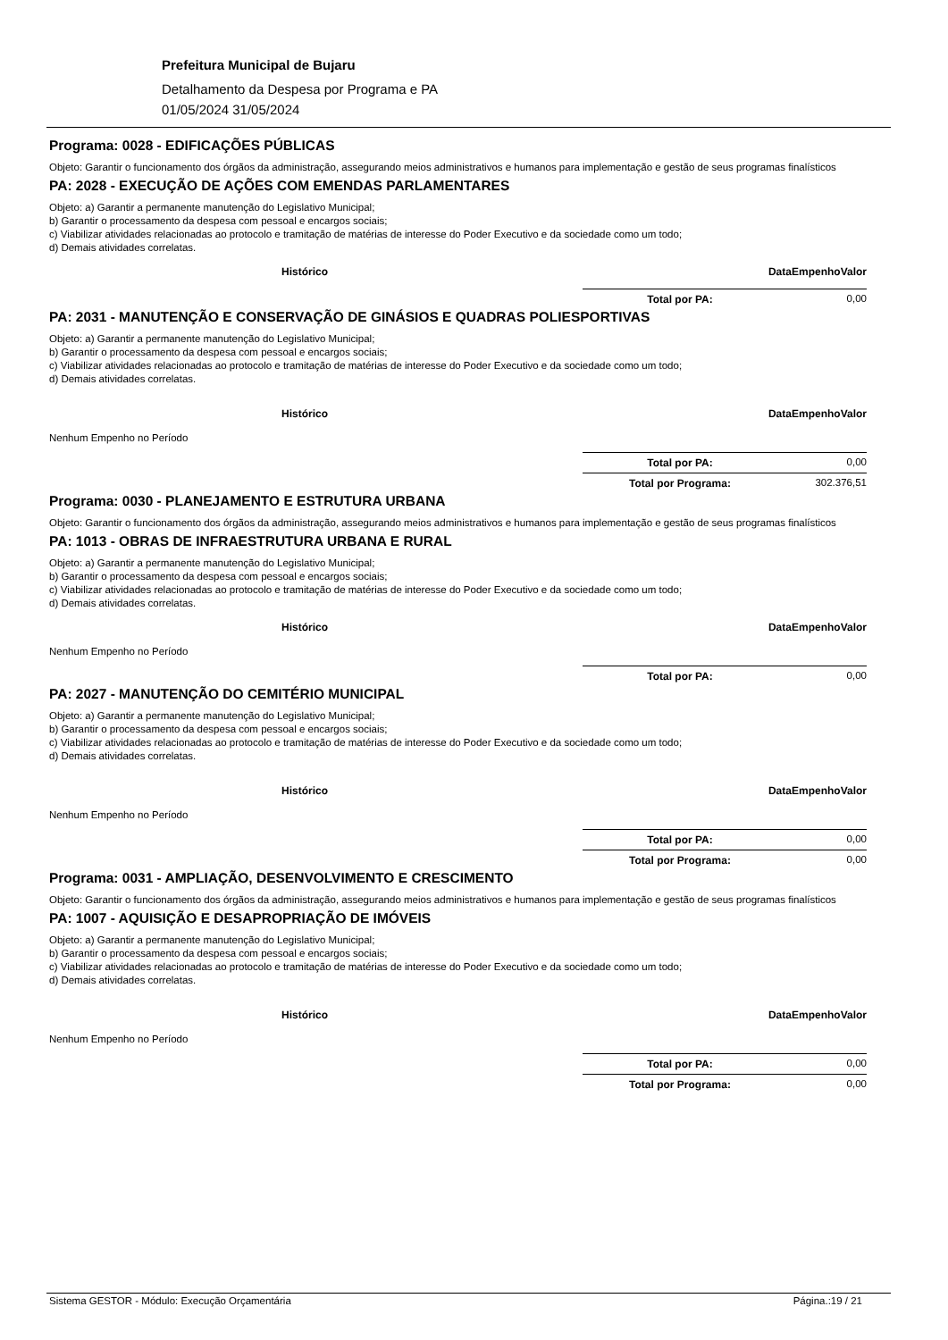Prefeitura Municipal de Bujaru
Detalhamento da Despesa por Programa e PA
01/05/2024 31/05/2024
Programa: 0028 - EDIFICAÇÕES PÚBLICAS
Objeto: Garantir o funcionamento dos órgãos da administração, assegurando meios administrativos e humanos para implementação e gestão de seus programas finalísticos
PA: 2028 - EXECUÇÃO DE AÇÕES COM EMENDAS PARLAMENTARES
Objeto: a) Garantir a permanente manutenção do Legislativo Municipal;
b) Garantir o processamento da despesa com pessoal e encargos sociais;
c) Viabilizar atividades relacionadas ao protocolo e tramitação de matérias de interesse do Poder Executivo e da sociedade como um todo;
d) Demais atividades correlatas.
| Histórico | Data | Empenho | Valor |
| --- | --- | --- | --- |
Total por PA: 0,00
PA: 2031 - MANUTENÇÃO E CONSERVAÇÃO DE GINÁSIOS E QUADRAS POLIESPORTIVAS
Objeto: a) Garantir a permanente manutenção do Legislativo Municipal;
b) Garantir o processamento da despesa com pessoal e encargos sociais;
c) Viabilizar atividades relacionadas ao protocolo e tramitação de matérias de interesse do Poder Executivo e da sociedade como um todo;
d) Demais atividades correlatas.
| Histórico | Data | Empenho | Valor |
| --- | --- | --- | --- |
| Nenhum Empenho no Período | | | |
Total por PA: 0,00
Total por Programa: 302.376,51
Programa: 0030 - PLANEJAMENTO E ESTRUTURA URBANA
Objeto: Garantir o funcionamento dos órgãos da administração, assegurando meios administrativos e humanos para implementação e gestão de seus programas finalísticos
PA: 1013 - OBRAS DE INFRAESTRUTURA URBANA E RURAL
Objeto: a) Garantir a permanente manutenção do Legislativo Municipal;
b) Garantir o processamento da despesa com pessoal e encargos sociais;
c) Viabilizar atividades relacionadas ao protocolo e tramitação de matérias de interesse do Poder Executivo e da sociedade como um todo;
d) Demais atividades correlatas.
| Histórico | Data | Empenho | Valor |
| --- | --- | --- | --- |
| Nenhum Empenho no Período | | | |
Total por PA: 0,00
PA: 2027 - MANUTENÇÃO DO CEMITÉRIO MUNICIPAL
Objeto: a) Garantir a permanente manutenção do Legislativo Municipal;
b) Garantir o processamento da despesa com pessoal e encargos sociais;
c) Viabilizar atividades relacionadas ao protocolo e tramitação de matérias de interesse do Poder Executivo e da sociedade como um todo;
d) Demais atividades correlatas.
| Histórico | Data | Empenho | Valor |
| --- | --- | --- | --- |
| Nenhum Empenho no Período | | | |
Total por PA: 0,00
Total por Programa: 0,00
Programa: 0031 - AMPLIAÇÃO, DESENVOLVIMENTO E CRESCIMENTO
Objeto: Garantir o funcionamento dos órgãos da administração, assegurando meios administrativos e humanos para implementação e gestão de seus programas finalísticos
PA: 1007 - AQUISIÇÃO E DESAPROPRIAÇÃO DE IMÓVEIS
Objeto: a) Garantir a permanente manutenção do Legislativo Municipal;
b) Garantir o processamento da despesa com pessoal e encargos sociais;
c) Viabilizar atividades relacionadas ao protocolo e tramitação de matérias de interesse do Poder Executivo e da sociedade como um todo;
d) Demais atividades correlatas.
| Histórico | Data | Empenho | Valor |
| --- | --- | --- | --- |
| Nenhum Empenho no Período | | | |
Total por PA: 0,00
Total por Programa: 0,00
Sistema GESTOR - Módulo: Execução Orçamentária Página.:19 / 21